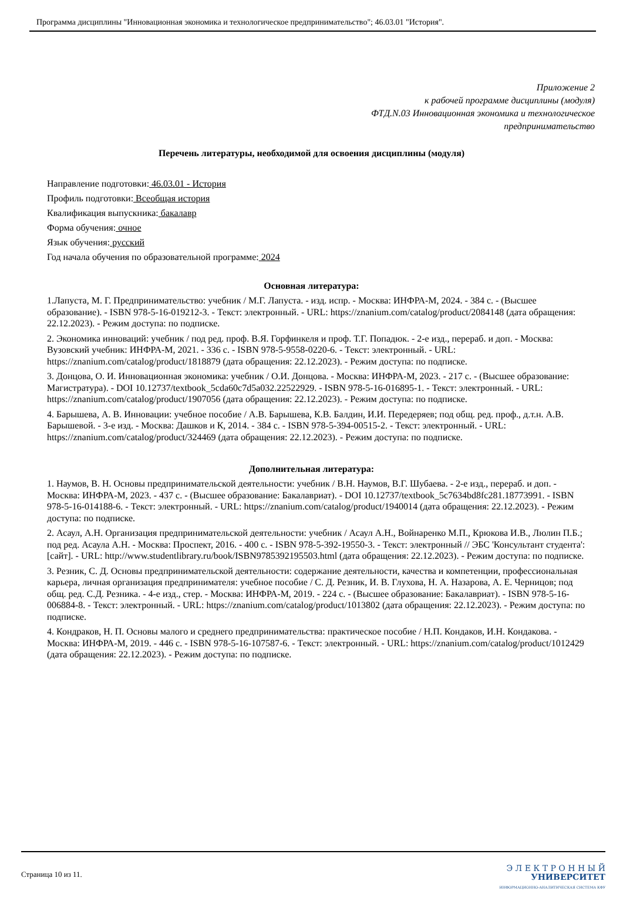Программа дисциплины "Инновационная экономика и технологическое предпринимательство"; 46.03.01 "История".
Приложение 2
к рабочей программе дисциплины (модуля)
ФТД.N.03 Инновационная экономика и технологическое
предпринимательство
Перечень литературы, необходимой для освоения дисциплины (модуля)
Направление подготовки: 46.03.01 - История
Профиль подготовки: Всеобщая история
Квалификация выпускника: бакалавр
Форма обучения: очное
Язык обучения: русский
Год начала обучения по образовательной программе: 2024
Основная литература:
1.Лапуста, М. Г. Предпринимательство: учебник / М.Г. Лапуста. - изд. испр. - Москва: ИНФРА-М, 2024. - 384 с. - (Высшее образование). - ISBN 978-5-16-019212-3. - Текст: электронный. - URL: https://znanium.com/catalog/product/2084148 (дата обращения: 22.12.2023). - Режим доступа: по подписке.
2. Экономика инноваций: учебник / под ред. проф. В.Я. Горфинкеля и проф. Т.Г. Попадюк. - 2-е изд., перераб. и доп. - Москва: Вузовский учебник: ИНФРА-М, 2021. - 336 с. - ISBN 978-5-9558-0220-6. - Текст: электронный. - URL: https://znanium.com/catalog/product/1818879 (дата обращения: 22.12.2023). - Режим доступа: по подписке.
3. Донцова, О. И. Инновационная экономика: учебник / О.И. Донцова. - Москва: ИНФРА-М, 2023. - 217 с. - (Высшее образование: Магистратура). - DOI 10.12737/textbook_5cda60c7d5a032.22522929. - ISBN 978-5-16-016895-1. - Текст: электронный. - URL: https://znanium.com/catalog/product/1907056 (дата обращения: 22.12.2023). - Режим доступа: по подписке.
4. Барышева, А. В. Инновации: учебное пособие / А.В. Барышева, К.В. Балдин, И.И. Передеряев; под общ. ред. проф., д.т.н. А.В. Барышевой. - 3-е изд. - Москва: Дашков и К, 2014. - 384 с. - ISBN 978-5-394-00515-2. - Текст: электронный. - URL: https://znanium.com/catalog/product/324469 (дата обращения: 22.12.2023). - Режим доступа: по подписке.
Дополнительная литература:
1. Наумов, В. Н. Основы предпринимательской деятельности: учебник / В.Н. Наумов, В.Г. Шубаева. - 2-е изд., перераб. и доп. - Москва: ИНФРА-М, 2023. - 437 с. - (Высшее образование: Бакалавриат). - DOI 10.12737/textbook_5c7634bd8fc281.18773991. - ISBN 978-5-16-014188-6. - Текст: электронный. - URL: https://znanium.com/catalog/product/1940014 (дата обращения: 22.12.2023). - Режим доступа: по подписке.
2. Асаул, А.Н. Организация предпринимательской деятельности: учебник / Асаул А.Н., Войнаренко М.П., Крюкова И.В., Люлин П.Б.; под ред. Асаула А.Н. - Москва: Проспект, 2016. - 400 с. - ISBN 978-5-392-19550-3. - Текст: электронный // ЭБС 'Консультант студента': [сайт]. - URL: http://www.studentlibrary.ru/book/ISBN9785392195503.html (дата обращения: 22.12.2023). - Режим доступа: по подписке.
3. Резник, С. Д. Основы предпринимательской деятельности: содержание деятельности, качества и компетенции, профессиональная карьера, личная организация предпринимателя: учебное пособие / С. Д. Резник, И. В. Глухова, Н. А. Назарова, А. Е. Черницов; под общ. ред. С.Д. Резника. - 4-е изд., стер. - Москва: ИНФРА-М, 2019. - 224 с. - (Высшее образование: Бакалавриат). - ISBN 978-5-16-006884-8. - Текст: электронный. - URL: https://znanium.com/catalog/product/1013802 (дата обращения: 22.12.2023). - Режим доступа: по подписке.
4. Кондраков, Н. П. Основы малого и среднего предпринимательства: практическое пособие / Н.П. Кондаков, И.Н. Кондакова. - Москва: ИНФРА-М, 2019. - 446 с. - ISBN 978-5-16-107587-6. - Текст: электронный. - URL: https://znanium.com/catalog/product/1012429 (дата обращения: 22.12.2023). - Режим доступа: по подписке.
Страница 10 из 11.
Э Л Е К Т Р О Н Н Ы Й
УНИВЕРСИТЕТ
ИНФОРМАЦИОННО-АНАЛИТИЧЕСКАЯ СИСТЕМА КФУ